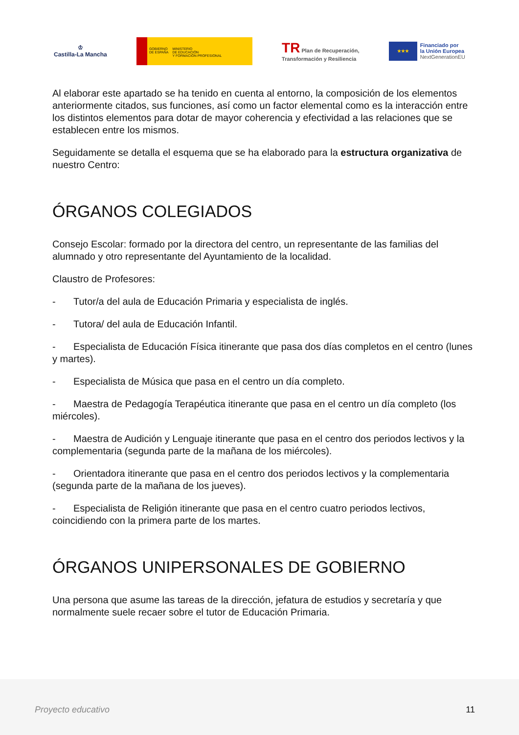♔
Castilla-La Mancha
GOBIERNO
DE ESPAÑA
MINISTERIO
DE EDUCACIÓN
Y FORMACIÓN PROFESIONAL
TR Plan de Recuperación,
Transformación y Resiliencia
★★★
Financiado por
la Unión Europea
NextGenerationEU
Al elaborar este apartado se ha tenido en cuenta al entorno, la composición de los elementos anteriormente citados, sus funciones, así como un factor elemental como es la interacción entre los distintos elementos para dotar de mayor coherencia y efectividad a las relaciones que se establecen entre los mismos.
Seguidamente se detalla el esquema que se ha elaborado para la estructura organizativa de nuestro Centro:
ÓRGANOS COLEGIADOS
Consejo Escolar: formado por la directora del centro, un representante de las familias del alumnado y otro representante del Ayuntamiento de la localidad.
Claustro de Profesores:
- Tutor/a del aula de Educación Primaria y especialista de inglés.
- Tutora/ del aula de Educación Infantil.
- Especialista de Educación Física itinerante que pasa dos días completos en el centro (lunes y martes).
- Especialista de Música que pasa en el centro un día completo.
- Maestra de Pedagogía Terapéutica itinerante que pasa en el centro un día completo (los miércoles).
- Maestra de Audición y Lenguaje itinerante que pasa en el centro dos periodos lectivos y la complementaria (segunda parte de la mañana de los miércoles).
- Orientadora itinerante que pasa en el centro dos periodos lectivos y la complementaria (segunda parte de la mañana de los jueves).
- Especialista de Religión itinerante que pasa en el centro cuatro periodos lectivos, coincidiendo con la primera parte de los martes.
ÓRGANOS UNIPERSONALES DE GOBIERNO
Una persona que asume las tareas de la dirección, jefatura de estudios y secretaría y que normalmente suele recaer sobre el tutor de Educación Primaria.
Proyecto educativo 11